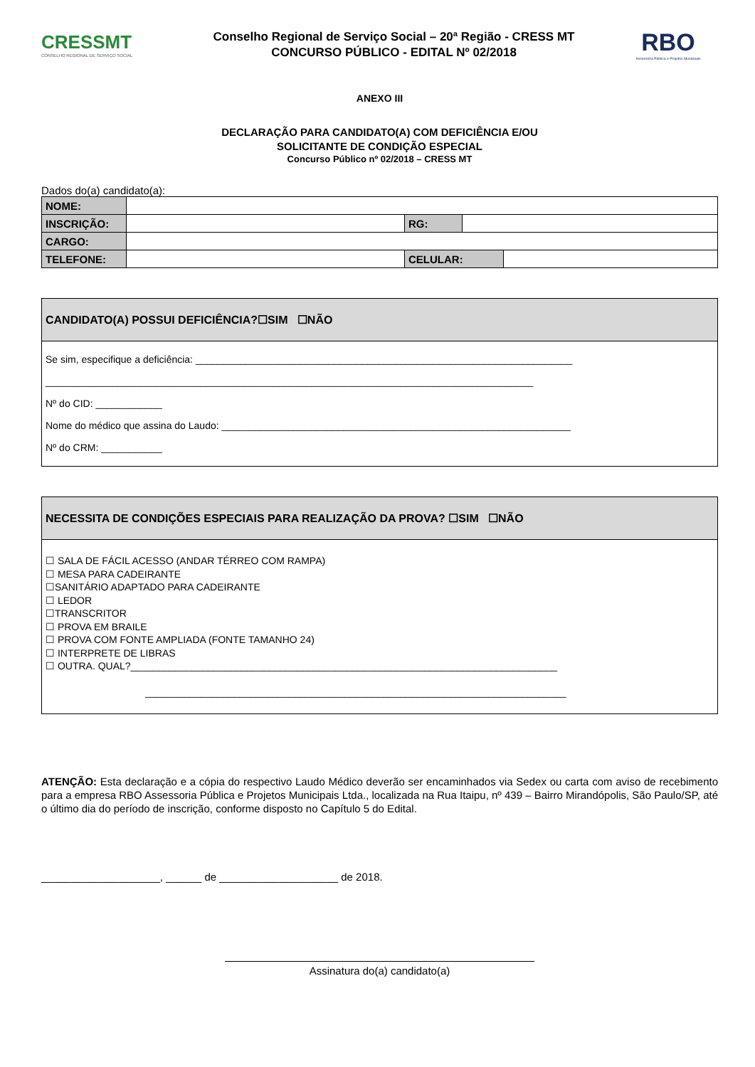CRESSMT
CONSELHO REGIONAL DE SERVIÇO SOCIAL
Conselho Regional de Serviço Social – 20ª Região - CRESS MT
CONCURSO PÚBLICO - EDITAL Nº 02/2018
RBO
Assessoria Pública e Projetos Municipais
ANEXO III
DECLARAÇÃO PARA CANDIDATO(A) COM DEFICIÊNCIA E/OU
SOLICITANTE DE CONDIÇÃO ESPECIAL
Concurso Público nº 02/2018 – CRESS MT
Dados do(a) candidato(a):
| NOME: | | | | |
| INSCRIÇÃO: | | RG: | | |
| CARGO: | | | | |
| TELEFONE: | | CELULAR: | | |
CANDIDATO(A) POSSUI DEFICIÊNCIA?☐SIM ☐NÃO
Se sim, especifique a deficiência: ____________________________________________________________________
________________________________________________________________________________________
Nº do CID: ____________
Nome do médico que assina do Laudo: _______________________________________________________________
Nº do CRM: ___________
NECESSITA DE CONDIÇÕES ESPECIAIS PARA REALIZAÇÃO DA PROVA? ☐SIM ☐NÃO
☐ SALA DE FÁCIL ACESSO (ANDAR TÉRREO COM RAMPA)
☐ MESA PARA CADEIRANTE
☐SANITÁRIO ADAPTADO PARA CADEIRANTE
☐ LEDOR
☐TRANSCRITOR
☐ PROVA EM BRAILE
☐ PROVA COM FONTE AMPLIADA (FONTE TAMANHO 24)
☐ INTERPRETE DE LIBRAS
☐ OUTRA. QUAL?_____________________________________________________________________________
____________________________________________________________________________
ATENÇÃO: Esta declaração e a cópia do respectivo Laudo Médico deverão ser encaminhados via Sedex ou carta com aviso de recebimento para a empresa RBO Assessoria Pública e Projetos Municipais Ltda., localizada na Rua Itaipu, nº 439 – Bairro Mirandópolis, São Paulo/SP, até o último dia do período de inscrição, conforme disposto no Capítulo 5 do Edital.
____________________, ______ de ____________________ de 2018.
Assinatura do(a) candidato(a)